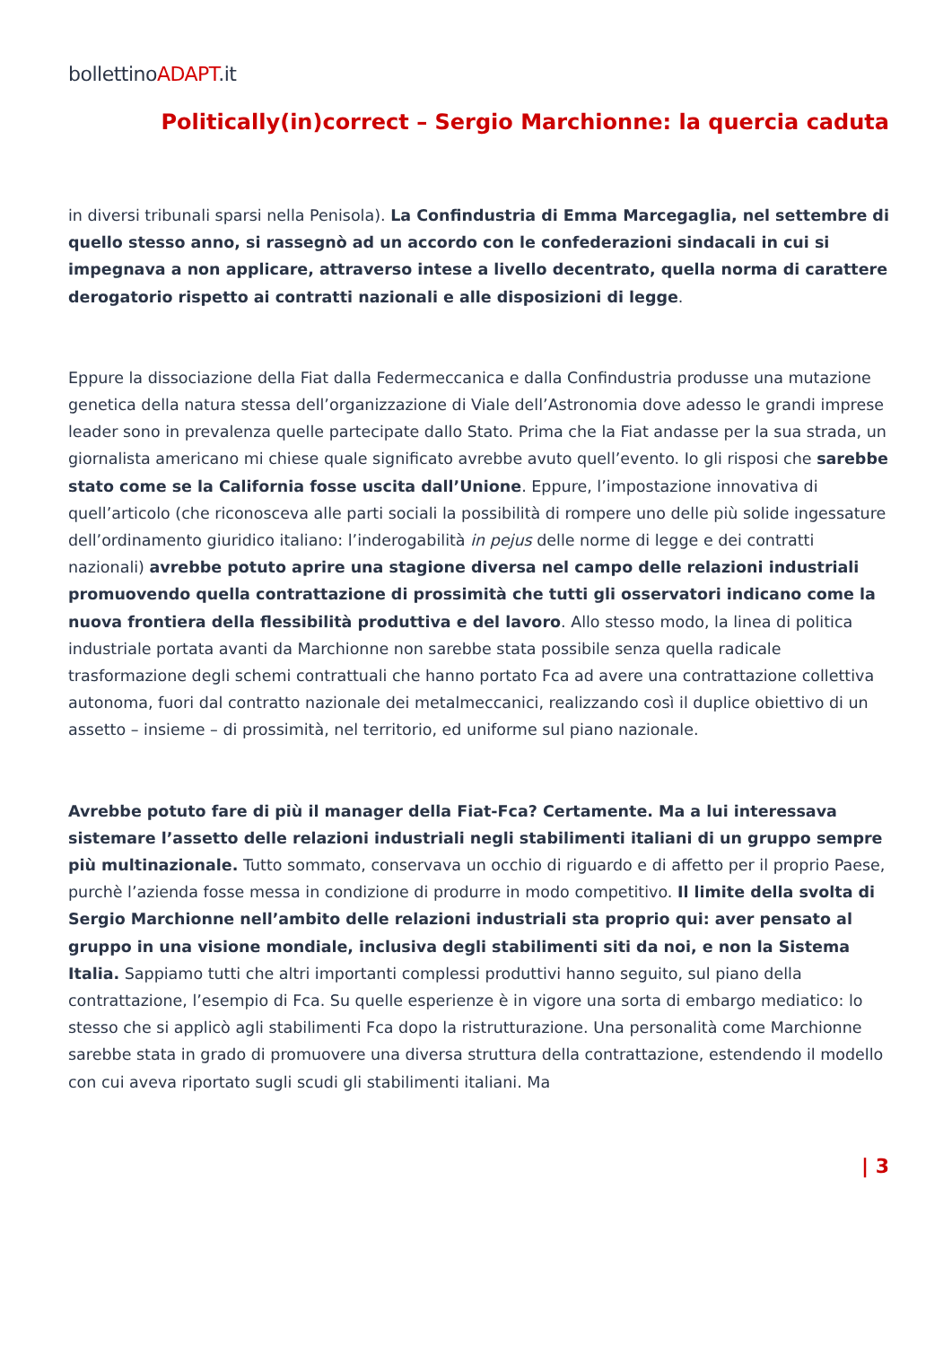bollettinoADAPT.it
Politically(in)correct – Sergio Marchionne: la quercia caduta
in diversi tribunali sparsi nella Penisola). La Confindustria di Emma Marcegaglia, nel settembre di quello stesso anno, si rassegnò ad un accordo con le confederazioni sindacali in cui si impegnava a non applicare, attraverso intese a livello decentrato, quella norma di carattere derogatorio rispetto ai contratti nazionali e alle disposizioni di legge.
Eppure la dissociazione della Fiat dalla Federmeccanica e dalla Confindustria produsse una mutazione genetica della natura stessa dell’organizzazione di Viale dell’Astronomia dove adesso le grandi imprese leader sono in prevalenza quelle partecipate dallo Stato. Prima che la Fiat andasse per la sua strada, un giornalista americano mi chiese quale significato avrebbe avuto quell’evento. Io gli risposi che sarebbe stato come se la California fosse uscita dall’Unione. Eppure, l’impostazione innovativa di quell’articolo (che riconosceva alle parti sociali la possibilità di rompere uno delle più solide ingessature dell’ordinamento giuridico italiano: l’inderogabilità in pejus delle norme di legge e dei contratti nazionali) avrebbe potuto aprire una stagione diversa nel campo delle relazioni industriali promuovendo quella contrattazione di prossimità che tutti gli osservatori indicano come la nuova frontiera della flessibilità produttiva e del lavoro. Allo stesso modo, la linea di politica industriale portata avanti da Marchionne non sarebbe stata possibile senza quella radicale trasformazione degli schemi contrattuali che hanno portato Fca ad avere una contrattazione collettiva autonoma, fuori dal contratto nazionale dei metalmeccanici, realizzando così il duplice obiettivo di un assetto – insieme – di prossimità, nel territorio, ed uniforme sul piano nazionale.
Avrebbe potuto fare di più il manager della Fiat-Fca? Certamente. Ma a lui interessava sistemare l’assetto delle relazioni industriali negli stabilimenti italiani di un gruppo sempre più multinazionale. Tutto sommato, conservava un occhio di riguardo e di affetto per il proprio Paese, purchè l’azienda fosse messa in condizione di produrre in modo competitivo. Il limite della svolta di Sergio Marchionne nell’ambito delle relazioni industriali sta proprio qui: aver pensato al gruppo in una visione mondiale, inclusiva degli stabilimenti siti da noi, e non la Sistema Italia. Sappiamo tutti che altri importanti complessi produttivi hanno seguito, sul piano della contrattazione, l’esempio di Fca. Su quelle esperienze è in vigore una sorta di embargo mediatico: lo stesso che si applicò agli stabilimenti Fca dopo la ristrutturazione. Una personalità come Marchionne sarebbe stata in grado di promuovere una diversa struttura della contrattazione, estendendo il modello con cui aveva riportato sugli scudi gli stabilimenti italiani. Ma
| 3